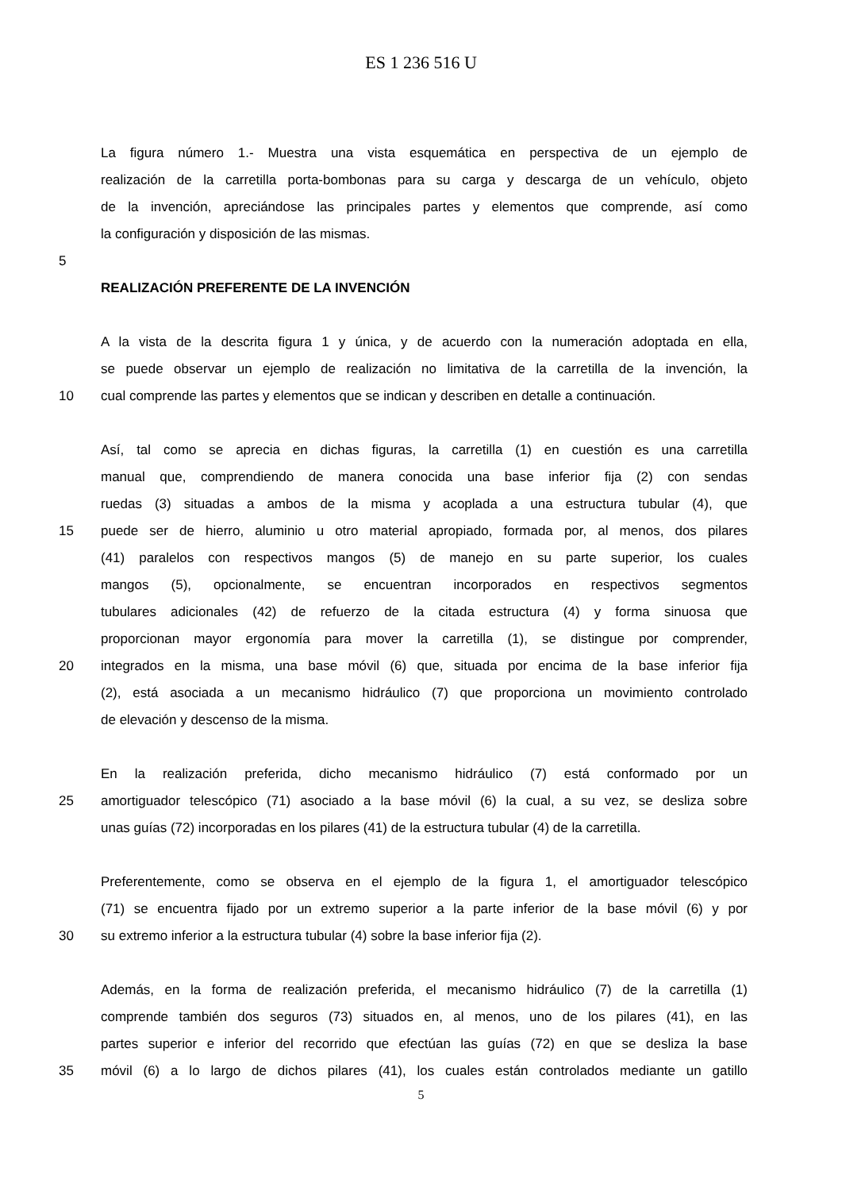ES 1 236 516 U
La figura número 1.- Muestra una vista esquemática en perspectiva de un ejemplo de
realización de la carretilla porta-bombonas para su carga y descarga de un vehículo, objeto
de la invención, apreciándose las principales partes y elementos que comprende, así como
la configuración y disposición de las mismas.
5
REALIZACIÓN PREFERENTE DE LA INVENCIÓN
A la vista de la descrita figura 1 y única, y de acuerdo con la numeración adoptada en ella,
se puede observar un ejemplo de realización no limitativa de la carretilla de la invención, la
10 cual comprende las partes y elementos que se indican y describen en detalle a continuación.
Así, tal como se aprecia en dichas figuras, la carretilla (1) en cuestión es una carretilla
manual que, comprendiendo de manera conocida una base inferior fija (2) con sendas
ruedas (3) situadas a ambos de la misma y acoplada a una estructura tubular (4), que
15 puede ser de hierro, aluminio u otro material apropiado, formada por, al menos, dos pilares
(41) paralelos con respectivos mangos (5) de manejo en su parte superior, los cuales
mangos (5), opcionalmente, se encuentran incorporados en respectivos segmentos
tubulares adicionales (42) de refuerzo de la citada estructura (4) y forma sinuosa que
proporcionan mayor ergonomía para mover la carretilla (1), se distingue por comprender,
20 integrados en la misma, una base móvil (6) que, situada por encima de la base inferior fija
(2), está asociada a un mecanismo hidráulico (7) que proporciona un movimiento controlado
de elevación y descenso de la misma.
En la realización preferida, dicho mecanismo hidráulico (7) está conformado por un
25 amortiguador telescópico (71) asociado a la base móvil (6) la cual, a su vez, se desliza sobre
unas guías (72) incorporadas en los pilares (41) de la estructura tubular (4) de la carretilla.
Preferentemente, como se observa en el ejemplo de la figura 1, el amortiguador telescópico
(71) se encuentra fijado por un extremo superior a la parte inferior de la base móvil (6) y por
30 su extremo inferior a la estructura tubular (4) sobre la base inferior fija (2).
Además, en la forma de realización preferida, el mecanismo hidráulico (7) de la carretilla (1)
comprende también dos seguros (73) situados en, al menos, uno de los pilares (41), en las
partes superior e inferior del recorrido que efectúan las guías (72) en que se desliza la base
35 móvil (6) a lo largo de dichos pilares (41), los cuales están controlados mediante un gatillo
5